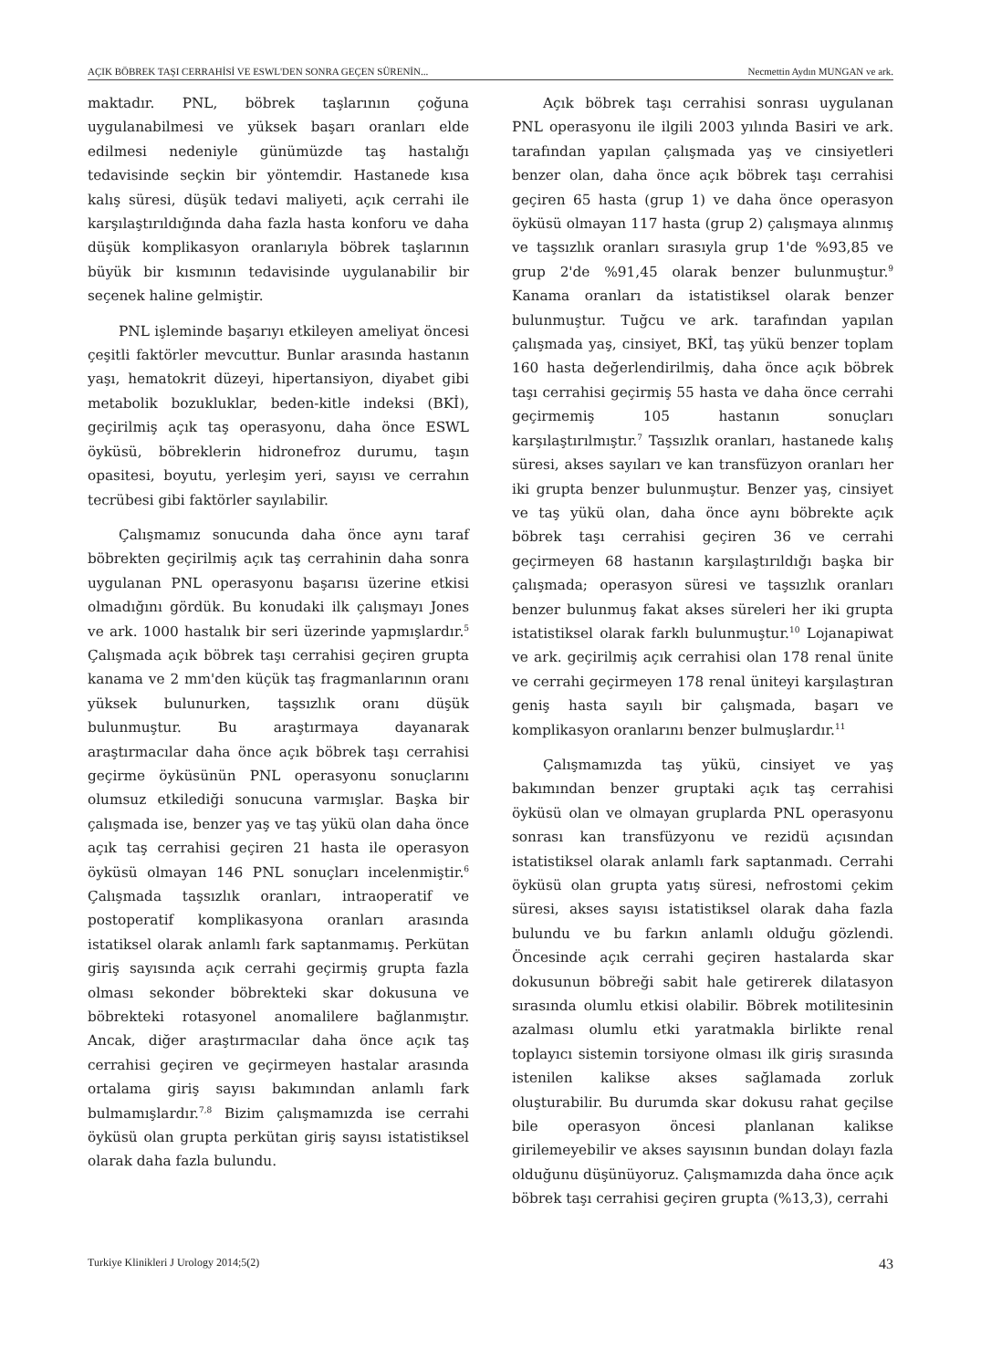AÇIK BÖBREK TAŞI CERRAHİSİ VE ESWL'DEN SONRA GEÇEN SÜRENİN... Necmettin Aydın MUNGAN ve ark.
maktadır. PNL, böbrek taşlarının çoğuna uygulanabilmesi ve yüksek başarı oranları elde edilmesi nedeniyle günümüzde taş hastalığı tedavisinde seçkin bir yöntemdir. Hastanede kısa kalış süresi, düşük tedavi maliyeti, açık cerrahi ile karşılaştırıldığında daha fazla hasta konforu ve daha düşük komplikasyon oranlarıyla böbrek taşlarının büyük bir kısmının tedavisinde uygulanabilir bir seçenek haline gelmiştir.
PNL işleminde başarıyı etkileyen ameliyat öncesi çeşitli faktörler mevcuttur. Bunlar arasında hastanın yaşı, hematokrit düzeyi, hipertansiyon, diyabet gibi metabolik bozukluklar, beden-kitle indeksi (BKİ), geçirilmiş açık taş operasyonu, daha önce ESWL öyküsü, böbreklerin hidronefroz durumu, taşın opasitesi, boyutu, yerleşim yeri, sayısı ve cerrahın tecrübesi gibi faktörler sayılabilir.
Çalışmamız sonucunda daha önce aynı taraf böbrekten geçirilmiş açık taş cerrahinin daha sonra uygulanan PNL operasyonu başarısı üzerine etkisi olmadığını gördük. Bu konudaki ilk çalışmayı Jones ve ark. 1000 hastalık bir seri üzerinde yapmışlardır.<sup>5</sup> Çalışmada açık böbrek taşı cerrahisi geçiren grupta kanama ve 2 mm'den küçük taş fragmanlarının oranı yüksek bulunurken, taşsızlık oranı düşük bulunmuştur. Bu araştırmaya dayanarak araştırmacılar daha önce açık böbrek taşı cerrahisi geçirme öyküsünün PNL operasyonu sonuçlarını olumsuz etkilediği sonucuna varmışlar. Başka bir çalışmada ise, benzer yaş ve taş yükü olan daha önce açık taş cerrahisi geçiren 21 hasta ile operasyon öyküsü olmayan 146 PNL sonuçları incelenmiştir.<sup>6</sup> Çalışmada taşsızlık oranları, intraoperatif ve postoperatif komplikasyona oranları arasında istatiksel olarak anlamlı fark saptanmamış. Perkütan giriş sayısında açık cerrahi geçirmiş grupta fazla olması sekonder böbrekteki skar dokusuna ve böbrekteki rotasyonel anomalilere bağlanmıştır. Ancak, diğer araştırmacılar daha önce açık taş cerrahisi geçiren ve geçirmeyen hastalar arasında ortalama giriş sayısı bakımından anlamlı fark bulmamışlardır.<sup>7,8</sup> Bizim çalışmamızda ise cerrahi öyküsü olan grupta perkütan giriş sayısı istatistiksel olarak daha fazla bulundu.
Açık böbrek taşı cerrahisi sonrası uygulanan PNL operasyonu ile ilgili 2003 yılında Basiri ve ark. tarafından yapılan çalışmada yaş ve cinsiyetleri benzer olan, daha önce açık böbrek taşı cerrahisi geçiren 65 hasta (grup 1) ve daha önce operasyon öyküsü olmayan 117 hasta (grup 2) çalışmaya alınmış ve taşsızlık oranları sırasıyla grup 1'de %93,85 ve grup 2'de %91,45 olarak benzer bulunmuştur.<sup>9</sup> Kanama oranları da istatistiksel olarak benzer bulunmuştur. Tuğcu ve ark. tarafından yapılan çalışmada yaş, cinsiyet, BKİ, taş yükü benzer toplam 160 hasta değerlendirilmiş, daha önce açık böbrek taşı cerrahisi geçirmiş 55 hasta ve daha önce cerrahi geçirmemiş 105 hastanın sonuçları karşılaştırılmıştır.<sup>7</sup> Taşsızlık oranları, hastanede kalış süresi, akses sayıları ve kan transfüzyon oranları her iki grupta benzer bulunmuştur. Benzer yaş, cinsiyet ve taş yükü olan, daha önce aynı böbrekte açık böbrek taşı cerrahisi geçiren 36 ve cerrahi geçirmeyen 68 hastanın karşılaştırıldığı başka bir çalışmada; operasyon süresi ve taşsızlık oranları benzer bulunmuş fakat akses süreleri her iki grupta istatistiksel olarak farklı bulunmuştur.<sup>10</sup> Lojanapiwat ve ark. geçirilmiş açık cerrahisi olan 178 renal ünite ve cerrahi geçirmeyen 178 renal üniteyi karşılaştıran geniş hasta sayılı bir çalışmada, başarı ve komplikasyon oranlarını benzer bulmuşlardır.<sup>11</sup>
Çalışmamızda taş yükü, cinsiyet ve yaş bakımından benzer gruptaki açık taş cerrahisi öyküsü olan ve olmayan gruplarda PNL operasyonu sonrası kan transfüzyonu ve rezidü açısından istatistiksel olarak anlamlı fark saptanmadı. Cerrahi öyküsü olan grupta yatış süresi, nefrostomi çekim süresi, akses sayısı istatistiksel olarak daha fazla bulundu ve bu farkın anlamlı olduğu gözlendi. Öncesinde açık cerrahi geçiren hastalarda skar dokusunun böbreği sabit hale getirerek dilatasyon sırasında olumlu etkisi olabilir. Böbrek motilitesinin azalması olumlu etki yaratmakla birlikte renal toplayıcı sistemin torsiyone olması ilk giriş sırasında istenilen kalikse akses sağlamada zorluk oluşturabilir. Bu durumda skar dokusu rahat geçilse bile operasyon öncesi planlanan kalikse girilemeyebilir ve akses sayısının bundan dolayı fazla olduğunu düşünüyoruz. Çalışmamızda daha önce açık böbrek taşı cerrahisi geçiren grupta (%13,3), cerrahi
Turkiye Klinikleri J Urology 2014;5(2) 43